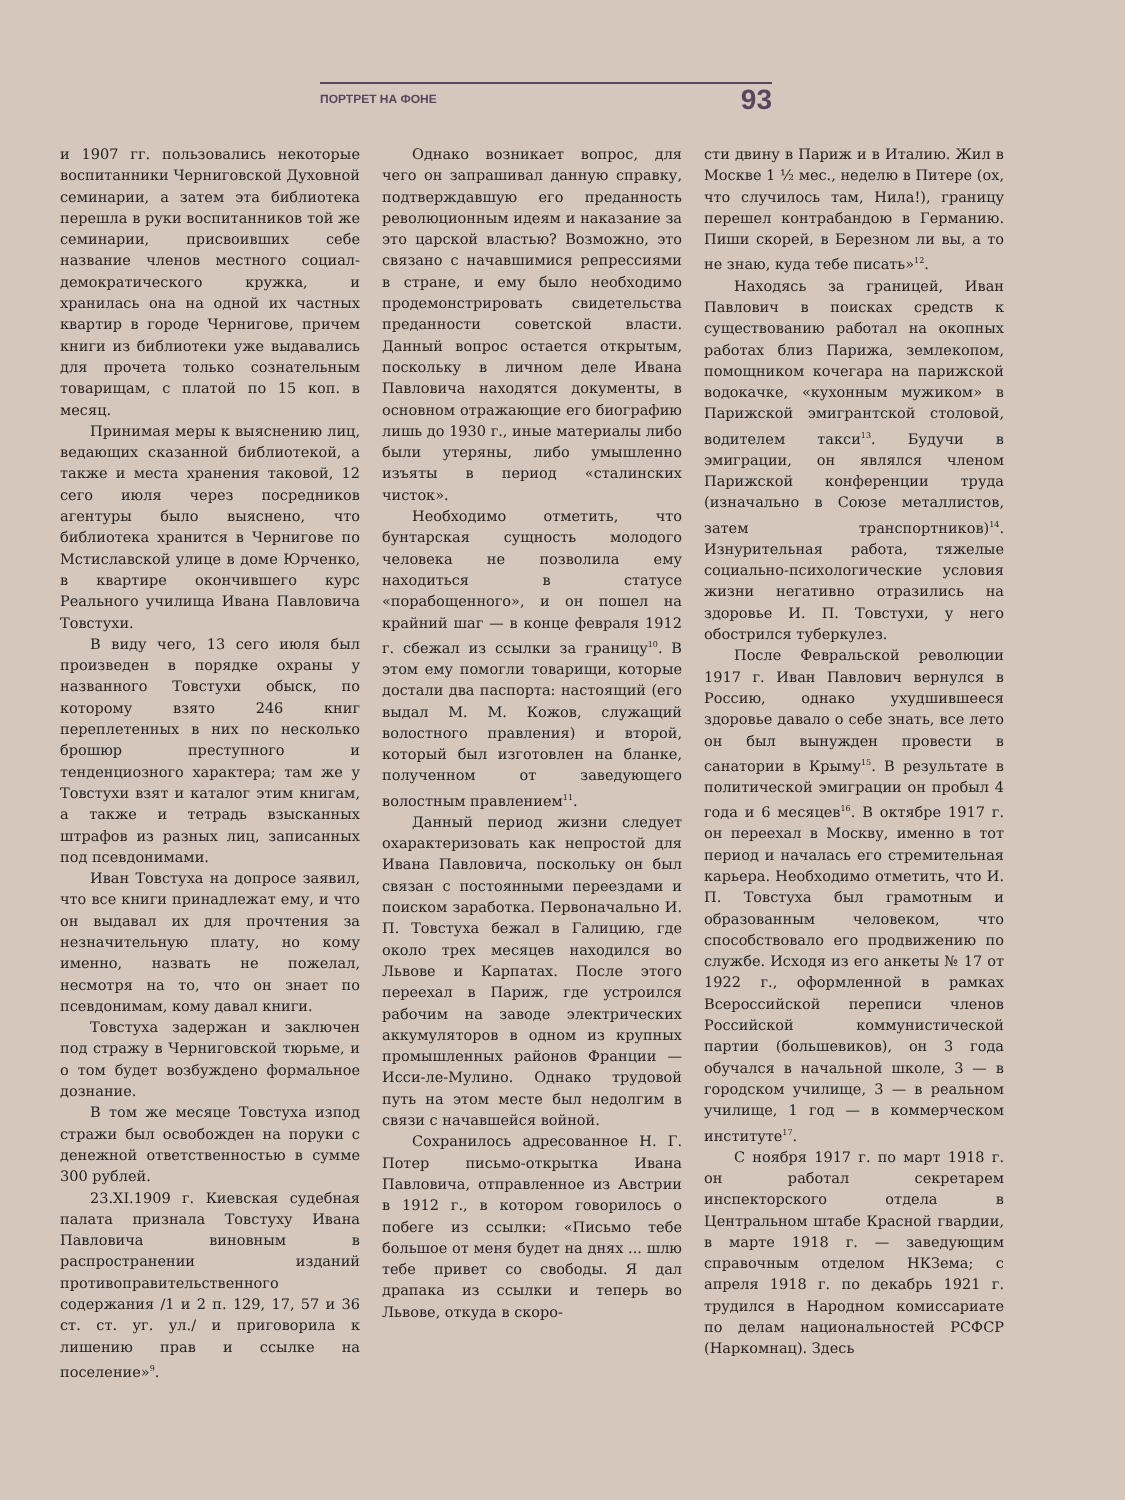ПОРТРЕТ НА ФОНЕ 93
и 1907 гг. пользовались некоторые воспитанники Черниговской Духовной семинарии, а затем эта библиотека перешла в руки воспитанников той же семинарии, присвоивших себе название членов местного социал-демократического кружка, и хранилась она на одной их частных квартир в городе Чернигове, причем книги из библиотеки уже выдавались для прочета только сознательным товарищам, с платой по 15 коп. в месяц.
Принимая меры к выяснению лиц, ведающих сказанной библиотекой, а также и места хранения таковой, 12 сего июля через посредников агентуры было выяснено, что библиотека хранится в Чернигове по Мстиславской улице в доме Юрченко, в квартире окончившего курс Реального училища Ивана Павловича Товстухи.
В виду чего, 13 сего июля был произведен в порядке охраны у названного Товстухи обыск, по которому взято 246 книг переплетенных в них по несколько брошюр преступного и тенденциозного характера; там же у Товстухи взят и каталог этим книгам, а также и тетрадь взысканных штрафов из разных лиц, записанных под псевдонимами.
Иван Товстуха на допросе заявил, что все книги принадлежат ему, и что он выдавал их для прочтения за незначительную плату, но кому именно, назвать не пожелал, несмотря на то, что он знает по псевдонимам, кому давал книги.
Товстуха задержан и заключен под стражу в Черниговской тюрьме, и о том будет возбуждено формальное дознание.
В том же месяце Товстуха изпод стражи был освобожден на поруки с денежной ответственностью в сумме 300 рублей.
23.XI.1909 г. Киевская судебная палата признала Товстуху Ивана Павловича виновным в распространении изданий противоправительственного содержания /1 и 2 п. 129, 17, 57 и 36 ст. ст. уг. ул./ и приговорила к лишению прав и ссылке на поселение»<sup>9</sup>.
Однако возникает вопрос, для чего он запрашивал данную справку, подтверждавшую его преданность революционным идеям и наказание за это царской властью? Возможно, это связано с начавшимися репрессиями в стране, и ему было необходимо продемонстрировать свидетельства преданности советской власти. Данный вопрос остается открытым, поскольку в личном деле Ивана Павловича находятся документы, в основном отражающие его биографию лишь до 1930 г., иные материалы либо были утеряны, либо умышленно изъяты в период «сталинских чисток».
Необходимо отметить, что бунтарская сущность молодого человека не позволила ему находиться в статусе «порабощенного», и он пошел на крайний шаг — в конце февраля 1912 г. сбежал из ссылки за границу<sup>10</sup>. В этом ему помогли товарищи, которые достали два паспорта: настоящий (его выдал М. М. Кожов, служащий волостного правления) и второй, который был изготовлен на бланке, полученном от заведующего волостным правлением<sup>11</sup>.
Данный период жизни следует охарактеризовать как непростой для Ивана Павловича, поскольку он был связан с постоянными переездами и поиском заработка. Первоначально И. П. Товстуха бежал в Галицию, где около трех месяцев находился во Львове и Карпатах. После этого переехал в Париж, где устроился рабочим на заводе электрических аккумуляторов в одном из крупных промышленных районов Франции — Исси-ле-Мулино. Однако трудовой путь на этом месте был недолгим в связи с начавшейся войной.
Сохранилось адресованное Н. Г. Потер письмо-открытка Ивана Павловича, отправленное из Австрии в 1912 г., в котором говорилось о побеге из ссылки: «Письмо тебе большое от меня будет на днях ... шлю тебе привет со свободы. Я дал драпака из ссылки и теперь во Львове, откуда в скоро-
сти двину в Париж и в Италию. Жил в Москве 1 ½ мес., неделю в Питере (ох, что случилось там, Нила!), границу перешел контрабандою в Германию. Пиши скорей, в Березном ли вы, а то не знаю, куда тебе писать»<sup>12</sup>.
Находясь за границей, Иван Павлович в поисках средств к существованию работал на окопных работах близ Парижа, землекопом, помощником кочегара на парижской водокачке, «кухонным мужиком» в Парижской эмигрантской столовой, водителем такси<sup>13</sup>. Будучи в эмиграции, он являлся членом Парижской конференции труда (изначально в Союзе металлистов, затем транспортников)<sup>14</sup>. Изнурительная работа, тяжелые социально-психологические условия жизни негативно отразились на здоровье И. П. Товстухи, у него обострился туберкулез.
После Февральской революции 1917 г. Иван Павлович вернулся в Россию, однако ухудшившееся здоровье давало о себе знать, все лето он был вынужден провести в санатории в Крыму<sup>15</sup>. В результате в политической эмиграции он пробыл 4 года и 6 месяцев<sup>16</sup>. В октябре 1917 г. он переехал в Москву, именно в тот период и началась его стремительная карьера. Необходимо отметить, что И. П. Товстуха был грамотным и образованным человеком, что способствовало его продвижению по службе. Исходя из его анкеты № 17 от 1922 г., оформленной в рамках Всероссийской переписи членов Российской коммунистической партии (большевиков), он 3 года обучался в начальной школе, 3 — в городском училище, 3 — в реальном училище, 1 год — в коммерческом институте<sup>17</sup>.
С ноября 1917 г. по март 1918 г. он работал секретарем инспекторского отдела в Центральном штабе Красной гвардии, в марте 1918 г. — заведующим справочным отделом НКЗема; с апреля 1918 г. по декабрь 1921 г. трудился в Народном комиссариате по делам национальностей РСФСР (Наркомнац). Здесь